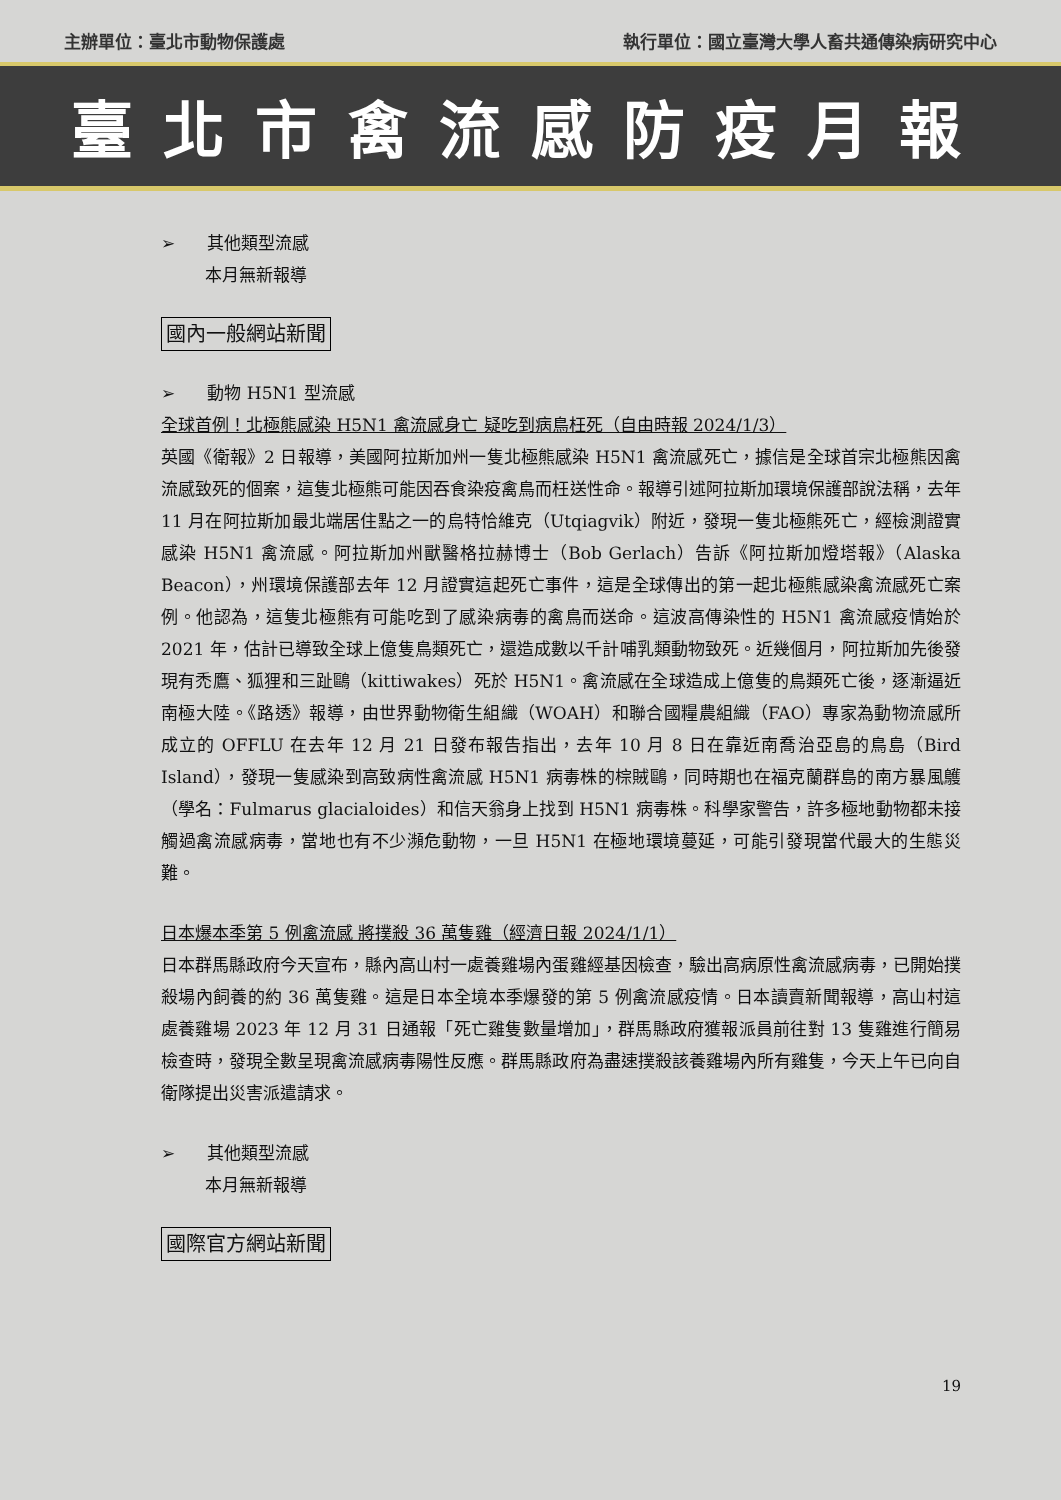主辦單位：臺北市動物保護處 執行單位：國立臺灣大學人畜共通傳染病研究中心
臺北市禽流感防疫月報
➢ 其他類型流感
本月無新報導
國內一般網站新聞
➢ 動物 H5N1 型流感
全球首例！北極熊感染 H5N1 禽流感身亡 疑吃到病鳥枉死（自由時報 2024/1/3）
英國《衛報》2 日報導，美國阿拉斯加州一隻北極熊感染 H5N1 禽流感死亡，據信是全球首宗北極熊因禽流感致死的個案，這隻北極熊可能因吞食染疫禽鳥而枉送性命。報導引述阿拉斯加環境保護部說法稱，去年 11 月在阿拉斯加最北端居住點之一的烏特恰維克（Utqiagvik）附近，發現一隻北極熊死亡，經檢測證實感染 H5N1 禽流感。阿拉斯加州獸醫格拉赫博士（Bob Gerlach）告訴《阿拉斯加燈塔報》（Alaska Beacon），州環境保護部去年 12 月證實這起死亡事件，這是全球傳出的第一起北極熊感染禽流感死亡案例。他認為，這隻北極熊有可能吃到了感染病毒的禽鳥而送命。這波高傳染性的 H5N1 禽流感疫情始於 2021 年，估計已導致全球上億隻鳥類死亡，還造成數以千計哺乳類動物致死。近幾個月，阿拉斯加先後發現有禿鷹、狐狸和三趾鷗（kittiwakes）死於 H5N1。禽流感在全球造成上億隻的鳥類死亡後，逐漸逼近南極大陸。《路透》報導，由世界動物衛生組織（WOAH）和聯合國糧農組織（FAO）專家為動物流感所成立的 OFFLU 在去年 12 月 21 日發布報告指出，去年 10 月 8 日在靠近南喬治亞島的鳥島（Bird Island），發現一隻感染到高致病性禽流感 H5N1 病毒株的棕賊鷗，同時期也在福克蘭群島的南方暴風鸌（學名：Fulmarus glacialoides）和信天翁身上找到 H5N1 病毒株。科學家警告，許多極地動物都未接觸過禽流感病毒，當地也有不少瀕危動物，一旦 H5N1 在極地環境蔓延，可能引發現當代最大的生態災難。
日本爆本季第 5 例禽流感 將撲殺 36 萬隻雞（經濟日報 2024/1/1）
日本群馬縣政府今天宣布，縣內高山村一處養雞場內蛋雞經基因檢查，驗出高病原性禽流感病毒，已開始撲殺場內飼養的約 36 萬隻雞。這是日本全境本季爆發的第 5 例禽流感疫情。日本讀賣新聞報導，高山村這處養雞場 2023 年 12 月 31 日通報「死亡雞隻數量增加」，群馬縣政府獲報派員前往對 13 隻雞進行簡易檢查時，發現全數呈現禽流感病毒陽性反應。群馬縣政府為盡速撲殺該養雞場內所有雞隻，今天上午已向自衛隊提出災害派遣請求。
➢ 其他類型流感
本月無新報導
國際官方網站新聞
19